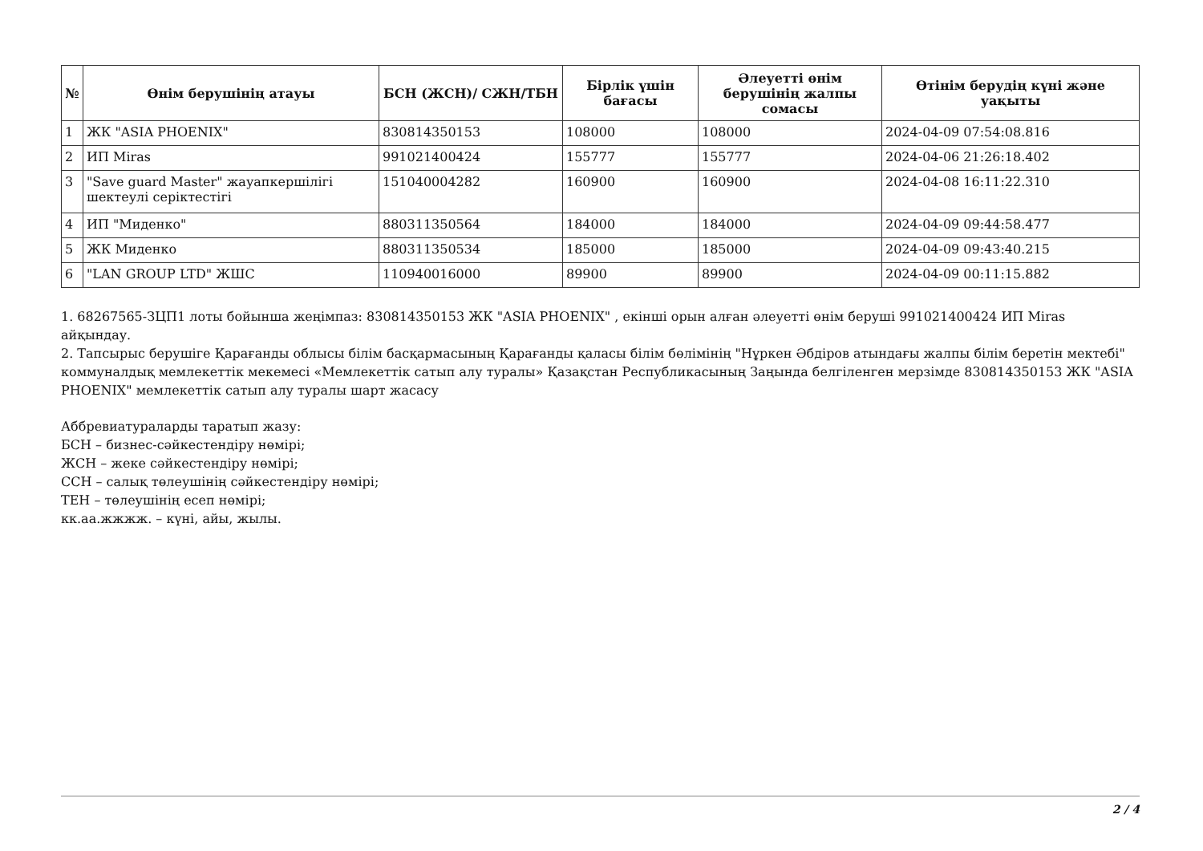| № | Өнім берушінің атауы | БСН (ЖСН)/ СЖН/ТБН | Бірлік үшін бағасы | Әлеуетті өнім берушінің жалпы сомасы | Өтінім берудің күні және уақыты |
| --- | --- | --- | --- | --- | --- |
| 1 | ЖК "ASIA PHOENIX" | 830814350153 | 108000 | 108000 | 2024-04-09 07:54:08.816 |
| 2 | ИП Miras | 991021400424 | 155777 | 155777 | 2024-04-06 21:26:18.402 |
| 3 | "Save guard Master" жауапкершілігі шектеулі серіктестігі | 151040004282 | 160900 | 160900 | 2024-04-08 16:11:22.310 |
| 4 | ИП "Миденко" | 880311350564 | 184000 | 184000 | 2024-04-09 09:44:58.477 |
| 5 | ЖК Миденко | 880311350534 | 185000 | 185000 | 2024-04-09 09:43:40.215 |
| 6 | "LAN GROUP LTD" ЖШС | 110940016000 | 89900 | 89900 | 2024-04-09 00:11:15.882 |
1. 68267565-ЗЦП1 лоты бойынша жеңімпаз: 830814350153 ЖК "ASIA PHOENIX" , екінші орын алған әлеуетті өнім беруші 991021400424 ИП Miras айқындау.
2. Тапсырыс берушіге Қарағанды облысы білім басқармасының Қарағанды қаласы білім бөлімінің "Нұркен Әбдіров атындағы жалпы білім беретін мектебі" коммуналдық мемлекеттік мекемесі «Мемлекеттік сатып алу туралы» Қазақстан Республикасының Заңында белгіленген мерзімде 830814350153 ЖК "ASIA PHOENIX" мемлекеттік сатып алу туралы шарт жасасу
Аббревиатураларды таратып жазу:
БСН – бизнес-сәйкестендіру нөмірі;
ЖСН – жеке сәйкестендіру нөмірі;
ССН – салық төлеушінің сәйкестендіру нөмірі;
ТЕН – төлеушінің есеп нөмірі;
кк.аа.жжжж. – күні, айы, жылы.
2 / 4